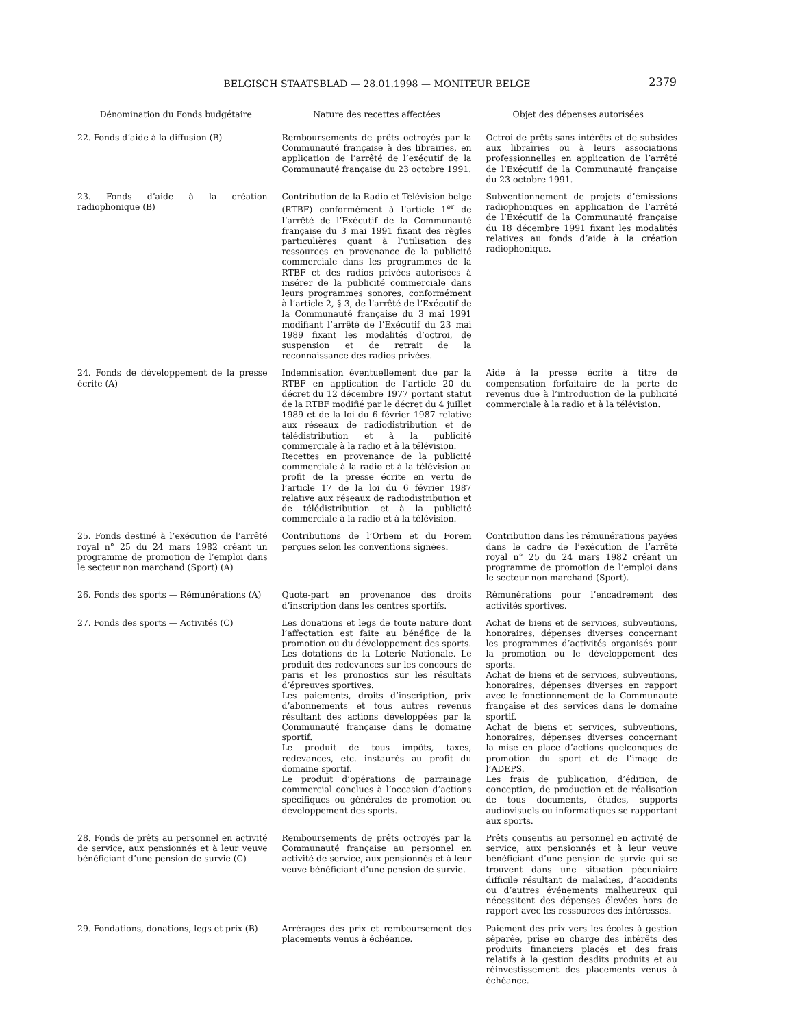BELGISCH STAATSBLAD — 28.01.1998 — MONITEUR BELGE 2379
| Dénomination du Fonds budgétaire | Nature des recettes affectées | Objet des dépenses autorisées |
| --- | --- | --- |
| 22. Fonds d’aide à la diffusion (B) | Remboursements de prêts octroyés par la Communauté française à des librairies, en application de l’arrêté de l’exécutif de la Communauté française du 23 octobre 1991. | Octroi de prêts sans intérêts et de subsides aux librairies ou à leurs associations professionnelles en application de l’arrêté de l’Exécutif de la Communauté française du 23 octobre 1991. |
| 23. Fonds d’aide à la création radiophonique (B) | Contribution de la Radio et Télévision belge (RTBF) conformément à l’article 1<sup>er</sup> de l’arrêté de l’Exécutif de la Communauté française du 3 mai 1991 fixant des règles particulières quant à l’utilisation des ressources en provenance de la publicité commerciale dans les programmes de la RTBF et des radios privées autorisées à insérer de la publicité commerciale dans leurs programmes sonores, conformément à l’article 2, § 3, de l’arrêté de l’Exécutif de la Communauté française du 3 mai 1991 modifiant l’arrêté de l’Exécutif du 23 mai 1989 fixant les modalités d’octroi, de suspension et de retrait de la reconnaissance des radios privées. | Subventionnement de projets d’émissions radiophoniques en application de l’arrêté de l’Exécutif de la Communauté française du 18 décembre 1991 fixant les modalités relatives au fonds d’aide à la création radiophonique. |
| 24. Fonds de développement de la presse écrite (A) | Indemnisation éventuellement due par la RTBF en application de l’article 20 du décret du 12 décembre 1977 portant statut de la RTBF modifié par le décret du 4 juillet 1989 et de la loi du 6 février 1987 relative aux réseaux de radiodistribution et de télédistribution et à la publicité commerciale à la radio et à la télévision. Recettes en provenance de la publicité commerciale à la radio et à la télévision au profit de la presse écrite en vertu de l’article 17 de la loi du 6 février 1987 relative aux réseaux de radiodistribution et de télédistribution et à la publicité commerciale à la radio et à la télévision. | Aide à la presse écrite à titre de compensation forfaitaire de la perte de revenus due à l’introduction de la publicité commerciale à la radio et à la télévision. |
| 25. Fonds destiné à l’exécution de l’arrêté royal n° 25 du 24 mars 1982 créant un programme de promotion de l’emploi dans le secteur non marchand (Sport) (A) | Contributions de l’Orbem et du Forem perçues selon les conventions signées. | Contribution dans les rémunérations payées dans le cadre de l’exécution de l’arrêté royal n° 25 du 24 mars 1982 créant un programme de promotion de l’emploi dans le secteur non marchand (Sport). |
| 26. Fonds des sports — Rémunérations (A) | Quote-part en provenance des droits d’inscription dans les centres sportifs. | Rémunérations pour l’encadrement des activités sportives. |
| 27. Fonds des sports — Activités (C) | Les donations et legs de toute nature dont l’affectation est faite au bénéfice de la promotion ou du développement des sports. Les dotations de la Loterie Nationale. Le produit des redevances sur les concours de paris et les pronostics sur les résultats d’épreuves sportives. Les paiements, droits d’inscription, prix d’abonnements et tous autres revenus résultant des actions développées par la Communauté française dans le domaine sportif. Le produit de tous impôts, taxes, redevances, etc. instaurés au profit du domaine sportif. Le produit d’opérations de parrainage commercial conclues à l’occasion d’actions spécifiques ou générales de promotion ou développement des sports. | Achat de biens et de services, subventions, honoraires, dépenses diverses concernant les programmes d’activités organisés pour la promotion ou le développement des sports. Achat de biens et de services, subventions, honoraires, dépenses diverses en rapport avec le fonctionnement de la Communauté française et des services dans le domaine sportif. Achat de biens et services, subventions, honoraires, dépenses diverses concernant la mise en place d’actions quelconques de promotion du sport et de l’image de l’ADEPS. Les frais de publication, d’édition, de conception, de production et de réalisation de tous documents, études, supports audiovisuels ou informatiques se rapportant aux sports. |
| 28. Fonds de prêts au personnel en activité de service, aux pensionnés et à leur veuve bénéficiant d’une pension de survie (C) | Remboursements de prêts octroyés par la Communauté française au personnel en activité de service, aux pensionnés et à leur veuve bénéficiant d’une pension de survie. | Prêts consentis au personnel en activité de service, aux pensionnés et à leur veuve bénéficiant d’une pension de survie qui se trouvent dans une situation pécuniaire difficile résultant de maladies, d’accidents ou d’autres événements malheureux qui nécessitent des dépenses élevées hors de rapport avec les ressources des intéressés. |
| 29. Fondations, donations, legs et prix (B) | Arrérages des prix et remboursement des placements venus à échéance. | Paiement des prix vers les écoles à gestion séparée, prise en charge des intérêts des produits financiers placés et des frais relatifs à la gestion desdits produits et au réinvestissement des placements venus à échéance. |